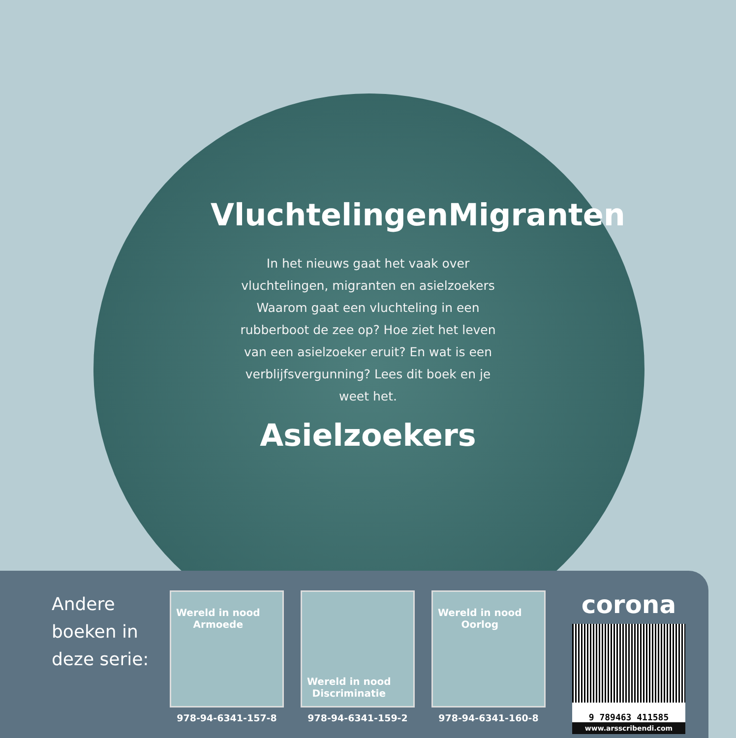Vluchtelingen Migranten
In het nieuws gaat het vaak over vluchtelingen, migranten en asielzoekers Waarom gaat een vluchteling in een rubberboot de zee op? Hoe ziet het leven van een asielzoeker eruit? En wat is een verblijfsvergunning? Lees dit boek en je weet het.
Asielzoekers
Andere boeken in deze serie:
Wereld in nood
Armoede
978-94-6341-157-8
Wereld in nood
Discriminatie
978-94-6341-159-2
Wereld in nood
Oorlog
978-94-6341-160-8
corona
9 789463 411585
www.arsscribendi.com